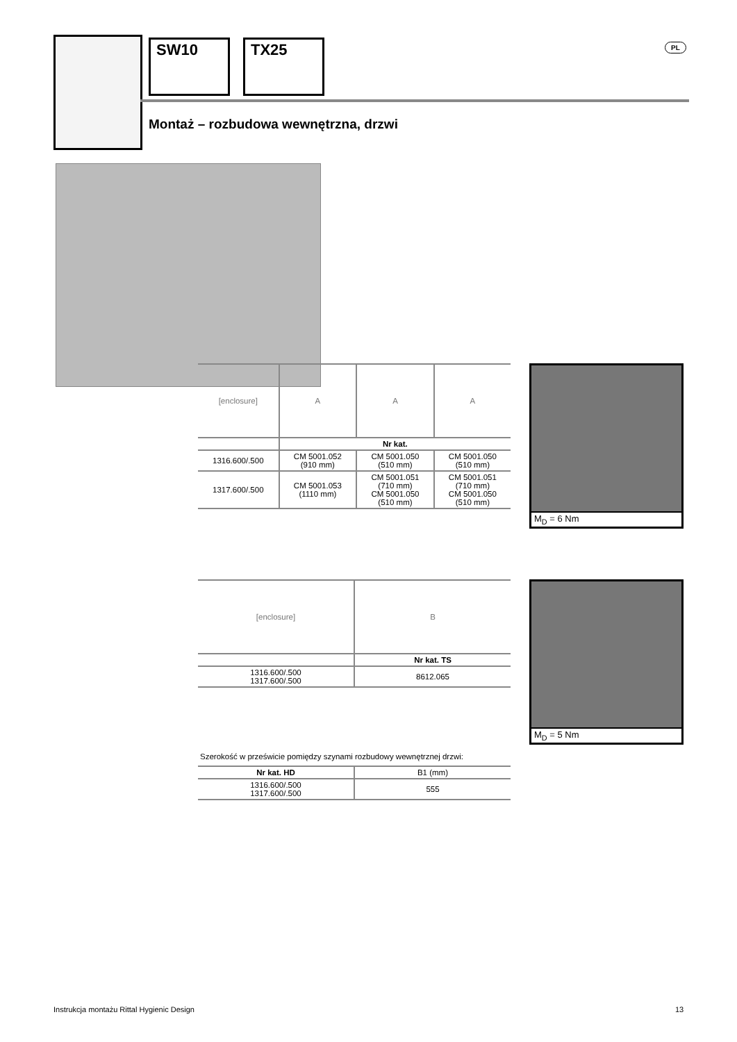SW10 TX25 PL
Montaż – rozbudowa wewnętrzna, drzwi
M<sub>D</sub> = 6 Nm
| [enclosure] | A | A | A |
| | Nr kat. | | |
| 1316.600/.500 | CM 5001.052 (910 mm) | CM 5001.050 (510 mm) | CM 5001.050 (510 mm) |
| 1317.600/.500 | CM 5001.053 (1110 mm) | CM 5001.051 (710 mm) CM 5001.050 (510 mm) | CM 5001.051 (710 mm) CM 5001.050 (510 mm) |
M<sub>D</sub> = 5 Nm
| [enclosure] | B |
| | Nr kat. TS |
| 1316.600/.500 1317.600/.500 | 8612.065 |
Szerokość w prześwicie pomiędzy szynami rozbudowy wewnętrznej drzwi:
| Nr kat. HD | B1 (mm) |
| 1316.600/.500 1317.600/.500 | 555 |
Instrukcja montażu Rittal Hygienic Design
13